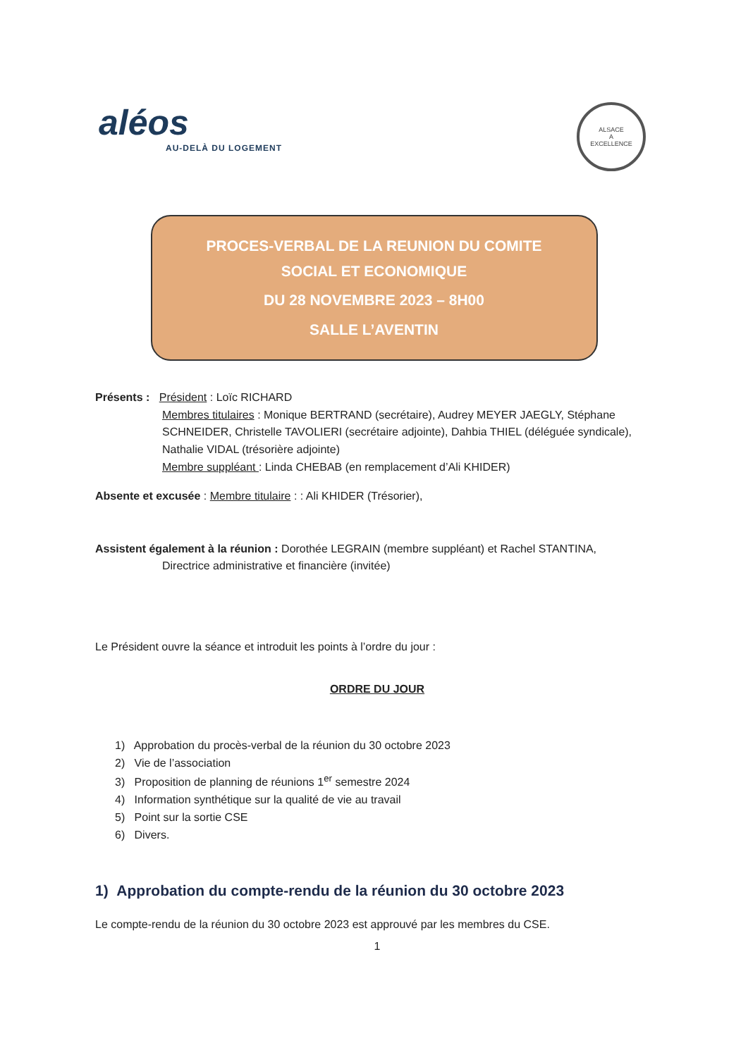aléos
AU-DELÀ DU LOGEMENT
ALSACE
A
EXCELLENCE
PROCES-VERBAL DE LA REUNION DU COMITE
SOCIAL ET ECONOMIQUE
DU 28 NOVEMBRE 2023 – 8H00
SALLE L’AVENTIN
Présents : Président : Loïc RICHARD
Membres titulaires : Monique BERTRAND (secrétaire), Audrey MEYER JAEGLY, Stéphane SCHNEIDER, Christelle TAVOLIERI (secrétaire adjointe), Dahbia THIEL (déléguée syndicale), Nathalie VIDAL (trésorière adjointe)
Membre suppléant : Linda CHEBAB (en remplacement d’Ali KHIDER)
Absente et excusée : Membre titulaire : : Ali KHIDER (Trésorier),
Assistent également à la réunion : Dorothée LEGRAIN (membre suppléant) et Rachel STANTINA,
Directrice administrative et financière (invitée)
Le Président ouvre la séance et introduit les points à l’ordre du jour :
ORDRE DU JOUR
1) Approbation du procès-verbal de la réunion du 30 octobre 2023
2) Vie de l’association
3) Proposition de planning de réunions 1<sup>er</sup> semestre 2024
4) Information synthétique sur la qualité de vie au travail
5) Point sur la sortie CSE
6) Divers.
1) Approbation du compte-rendu de la réunion du 30 octobre 2023
Le compte-rendu de la réunion du 30 octobre 2023 est approuvé par les membres du CSE.
1